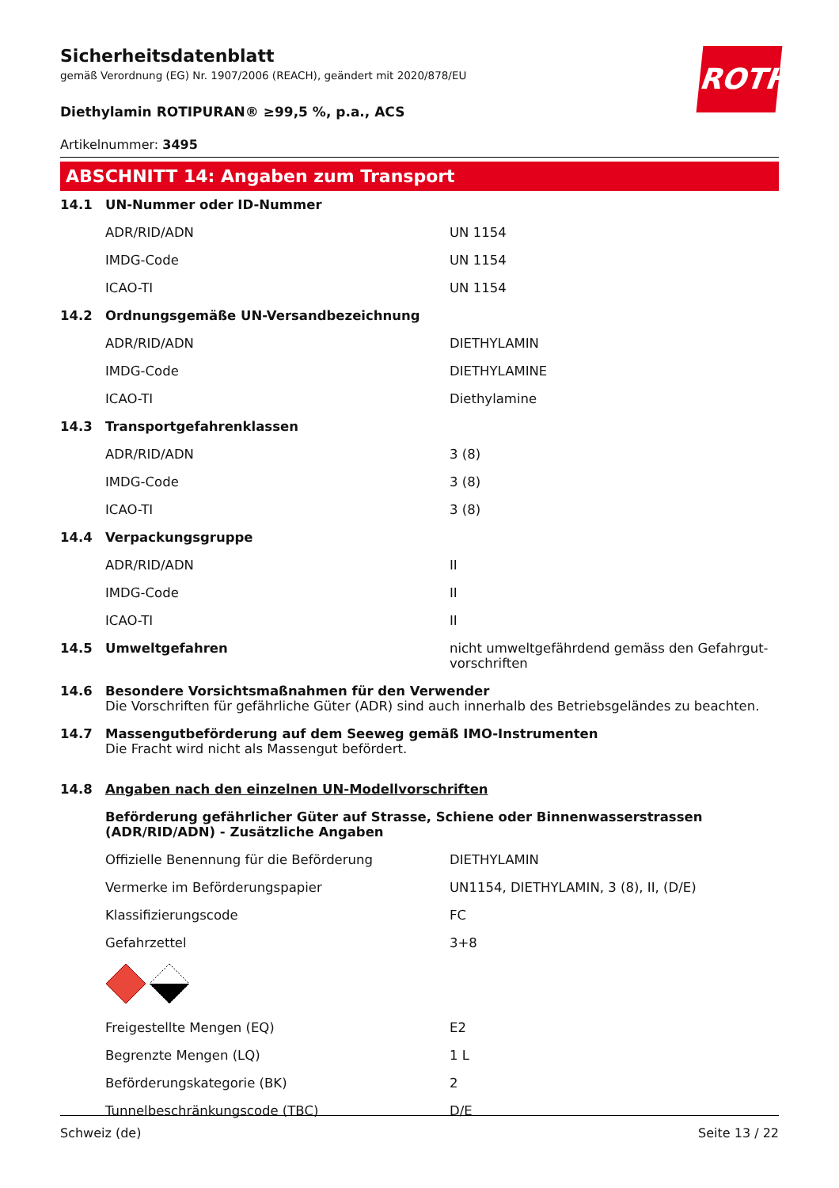Sicherheitsdatenblatt
gemäß Verordnung (EG) Nr. 1907/2006 (REACH), geändert mit 2020/878/EU
Diethylamin ROTIPURAN® ≥99,5 %, p.a., ACS
Artikelnummer: 3495
ROTH
ABSCHNITT 14: Angaben zum Transport
| 14.1 | UN-Nummer oder ID-Nummer | |
| | ADR/RID/ADN | UN 1154 |
| | IMDG-Code | UN 1154 |
| | ICAO-TI | UN 1154 |
| 14.2 | Ordnungsgemäße UN-Versandbezeichnung | |
| | ADR/RID/ADN | DIETHYLAMIN |
| | IMDG-Code | DIETHYLAMINE |
| | ICAO-TI | Diethylamine |
| 14.3 | Transportgefahrenklassen | |
| | ADR/RID/ADN | 3 (8) |
| | IMDG-Code | 3 (8) |
| | ICAO-TI | 3 (8) |
| 14.4 | Verpackungsgruppe | |
| | ADR/RID/ADN | II |
| | IMDG-Code | II |
| | ICAO-TI | II |
| 14.5 | Umweltgefahren | nicht umweltgefährdend gemäss den Gefahrgut-vorschriften |
| 14.6 | Besondere Vorsichtsmaßnahmen für den Verwender Die Vorschriften für gefährliche Güter (ADR) sind auch innerhalb des Betriebsgeländes zu beachten. | |
| 14.7 | Massengutbeförderung auf dem Seeweg gemäß IMO-Instrumenten Die Fracht wird nicht als Massengut befördert. | |
| 14.8 | Angaben nach den einzelnen UN-Modellvorschriften | |
| | Beförderung gefährlicher Güter auf Strasse, Schiene oder Binnenwasserstrassen (ADR/RID/ADN) - Zusätzliche Angaben | |
| | Offizielle Benennung für die Beförderung | DIETHYLAMIN |
| | Vermerke im Beförderungspapier | UN1154, DIETHYLAMIN, 3 (8), II, (D/E) |
| | Klassifizierungscode | FC |
| | Gefahrzettel | 3+8 |
| | Freigestellte Mengen (EQ) | E2 |
| | Begrenzte Mengen (LQ) | 1 L |
| | Beförderungskategorie (BK) | 2 |
| | Tunnelbeschränkungscode (TBC) | D/E |
Schweiz (de) Seite 13 / 22